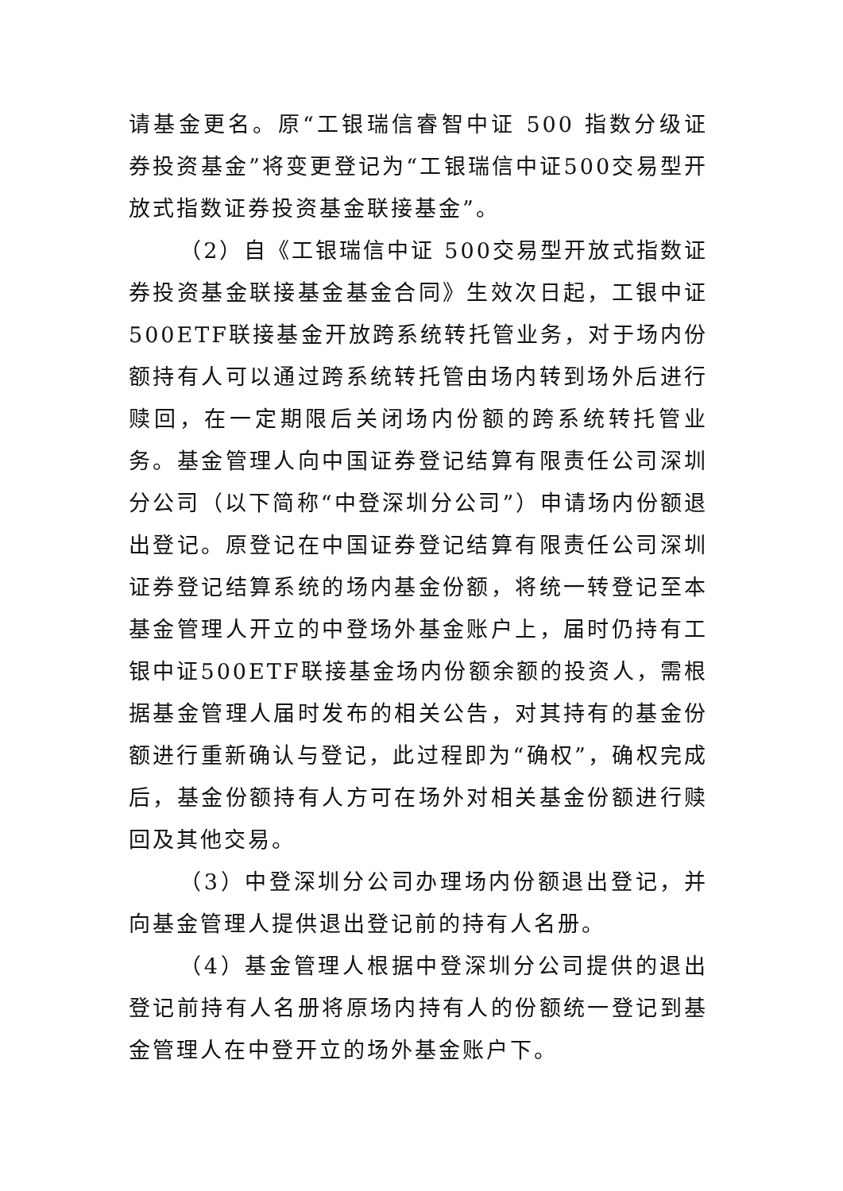请基金更名。原“工银瑞信睿智中证 500 指数分级证券投资基金”将变更登记为“工银瑞信中证500交易型开放式指数证券投资基金联接基金”。
（2）自《工银瑞信中证 500交易型开放式指数证券投资基金联接基金基金合同》生效次日起，工银中证500ETF联接基金开放跨系统转托管业务，对于场内份额持有人可以通过跨系统转托管由场内转到场外后进行赎回，在一定期限后关闭场内份额的跨系统转托管业务。基金管理人向中国证券登记结算有限责任公司深圳分公司（以下简称“中登深圳分公司”）申请场内份额退出登记。原登记在中国证券登记结算有限责任公司深圳证券登记结算系统的场内基金份额，将统一转登记至本基金管理人开立的中登场外基金账户上，届时仍持有工银中证500ETF联接基金场内份额余额的投资人，需根据基金管理人届时发布的相关公告，对其持有的基金份额进行重新确认与登记，此过程即为“确权”，确权完成后，基金份额持有人方可在场外对相关基金份额进行赎回及其他交易。
（3）中登深圳分公司办理场内份额退出登记，并向基金管理人提供退出登记前的持有人名册。
（4）基金管理人根据中登深圳分公司提供的退出登记前持有人名册将原场内持有人的份额统一登记到基金管理人在中登开立的场外基金账户下。